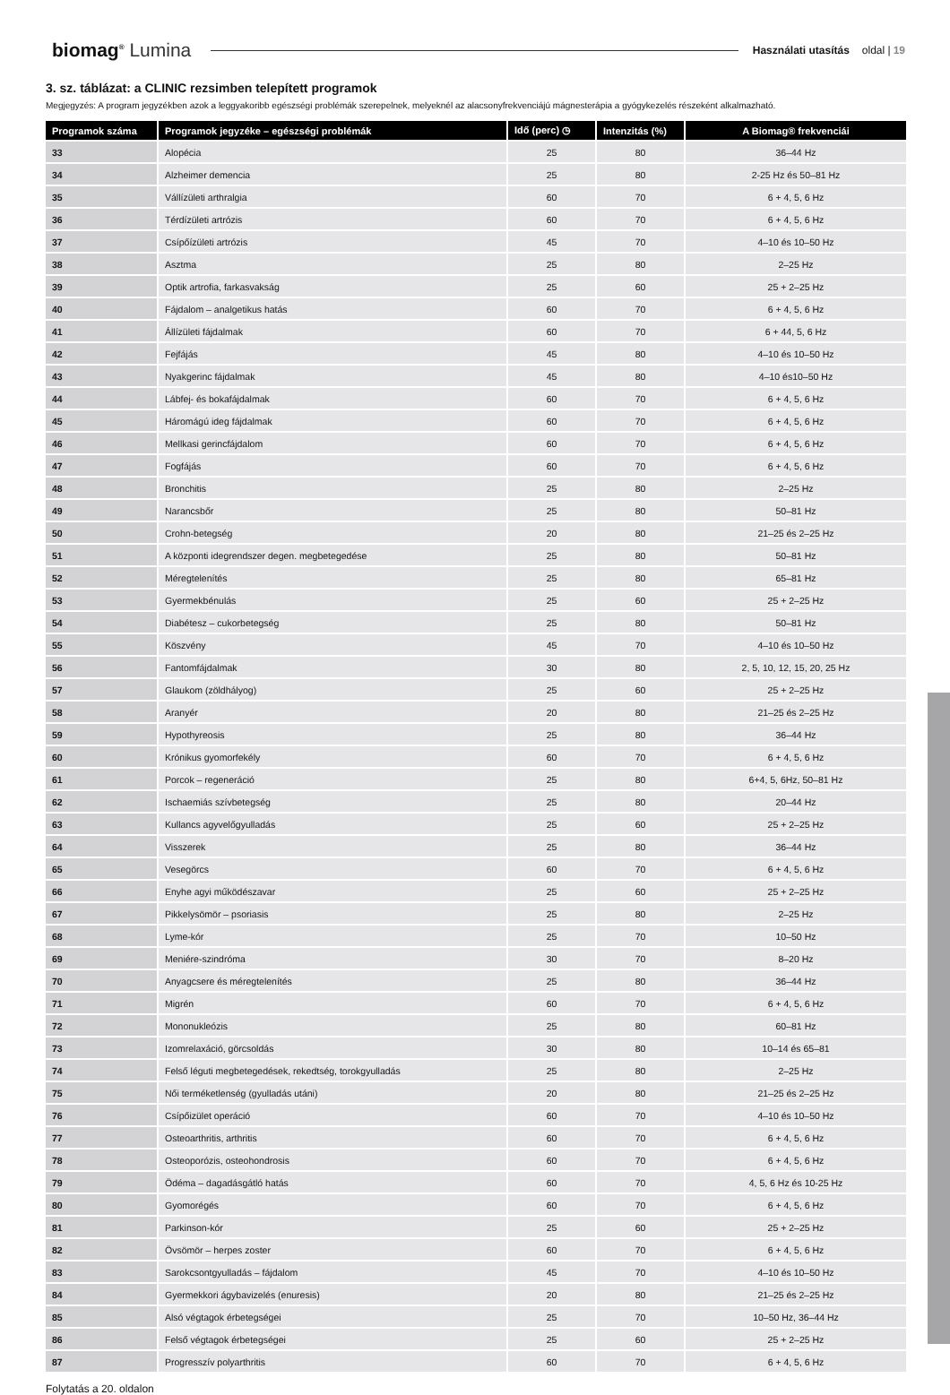biomag<sup>®</sup> Lumina
Használati utasítás oldal | 19
3. sz. táblázat: a CLINIC rezsimben telepített programok
Megjegyzés: A program jegyzékben azok a leggyakoribb egészségi problémák szerepelnek, melyeknél az alacsonyfrekvenciájú mágnesterápia a gyógykezelés részeként alkalmazható.
| Programok száma | Programok jegyzéke – egészségi problémák | Idő (perc) ◷ | Intenzitás (%) | A Biomag® frekvenciái |
| --- | --- | --- | --- | --- |
| 33 | Alopécia | 25 | 80 | 36–44 Hz |
| 34 | Alzheimer demencia | 25 | 80 | 2-25 Hz és 50–81 Hz |
| 35 | Vállízületi arthralgia | 60 | 70 | 6 + 4, 5, 6 Hz |
| 36 | Térdízületi artrózis | 60 | 70 | 6 + 4, 5, 6 Hz |
| 37 | Csípőízületi artrózis | 45 | 70 | 4–10 és 10–50 Hz |
| 38 | Asztma | 25 | 80 | 2–25 Hz |
| 39 | Optik artrofia, farkasvakság | 25 | 60 | 25 + 2–25 Hz |
| 40 | Fájdalom – analgetikus hatás | 60 | 70 | 6 + 4, 5, 6 Hz |
| 41 | Állízületi fájdalmak | 60 | 70 | 6 + 44, 5, 6 Hz |
| 42 | Fejfájás | 45 | 80 | 4–10 és 10–50 Hz |
| 43 | Nyakgerinc fájdalmak | 45 | 80 | 4–10 és10–50 Hz |
| 44 | Lábfej- és bokafájdalmak | 60 | 70 | 6 + 4, 5, 6 Hz |
| 45 | Háromágú ideg fájdalmak | 60 | 70 | 6 + 4, 5, 6 Hz |
| 46 | Mellkasi gerincfájdalom | 60 | 70 | 6 + 4, 5, 6 Hz |
| 47 | Fogfájás | 60 | 70 | 6 + 4, 5, 6 Hz |
| 48 | Bronchitis | 25 | 80 | 2–25 Hz |
| 49 | Narancsbőr | 25 | 80 | 50–81 Hz |
| 50 | Crohn-betegség | 20 | 80 | 21–25 és 2–25 Hz |
| 51 | A központi idegrendszer degen. megbetegedése | 25 | 80 | 50–81 Hz |
| 52 | Méregtelenítés | 25 | 80 | 65–81 Hz |
| 53 | Gyermekbénulás | 25 | 60 | 25 + 2–25 Hz |
| 54 | Diabétesz – cukorbetegség | 25 | 80 | 50–81 Hz |
| 55 | Köszvény | 45 | 70 | 4–10 és 10–50 Hz |
| 56 | Fantomfájdalmak | 30 | 80 | 2, 5, 10, 12, 15, 20, 25 Hz |
| 57 | Glaukom (zöldhályog) | 25 | 60 | 25 + 2–25 Hz |
| 58 | Aranyér | 20 | 80 | 21–25 és 2–25 Hz |
| 59 | Hypothyreosis | 25 | 80 | 36–44 Hz |
| 60 | Krónikus gyomorfekély | 60 | 70 | 6 + 4, 5, 6 Hz |
| 61 | Porcok – regeneráció | 25 | 80 | 6+4, 5, 6Hz, 50–81 Hz |
| 62 | Ischaemiás szívbetegség | 25 | 80 | 20–44 Hz |
| 63 | Kullancs agyvelőgyulladás | 25 | 60 | 25 + 2–25 Hz |
| 64 | Visszerek | 25 | 80 | 36–44 Hz |
| 65 | Vesegörcs | 60 | 70 | 6 + 4, 5, 6 Hz |
| 66 | Enyhe agyi működészavar | 25 | 60 | 25 + 2–25 Hz |
| 67 | Pikkelysömör – psoriasis | 25 | 80 | 2–25 Hz |
| 68 | Lyme-kór | 25 | 70 | 10–50 Hz |
| 69 | Meniére-szindróma | 30 | 70 | 8–20 Hz |
| 70 | Anyagcsere és méregtelenítés | 25 | 80 | 36–44 Hz |
| 71 | Migrén | 60 | 70 | 6 + 4, 5, 6 Hz |
| 72 | Mononukleózis | 25 | 80 | 60–81 Hz |
| 73 | Izomrelaxáció, görcsoldás | 30 | 80 | 10–14 és 65–81 |
| 74 | Felső léguti megbetegedések, rekedtség, torokgyulladás | 25 | 80 | 2–25 Hz |
| 75 | Női terméketlenség (gyulladás utáni) | 20 | 80 | 21–25 és 2–25 Hz |
| 76 | Csípőizület operáció | 60 | 70 | 4–10 és 10–50 Hz |
| 77 | Osteoarthritis, arthritis | 60 | 70 | 6 + 4, 5, 6 Hz |
| 78 | Osteoporózis, osteohondrosis | 60 | 70 | 6 + 4, 5, 6 Hz |
| 79 | Ödéma – dagadásgátló hatás | 60 | 70 | 4, 5, 6 Hz és 10-25 Hz |
| 80 | Gyomorégés | 60 | 70 | 6 + 4, 5, 6 Hz |
| 81 | Parkinson-kór | 25 | 60 | 25 + 2–25 Hz |
| 82 | Övsömör – herpes zoster | 60 | 70 | 6 + 4, 5, 6 Hz |
| 83 | Sarokcsontgyulladás – fájdalom | 45 | 70 | 4–10 és 10–50 Hz |
| 84 | Gyermekkori ágybavizelés (enuresis) | 20 | 80 | 21–25 és 2–25 Hz |
| 85 | Alsó végtagok érbetegségei | 25 | 70 | 10–50 Hz, 36–44 Hz |
| 86 | Felső végtagok érbetegségei | 25 | 60 | 25 + 2–25 Hz |
| 87 | Progresszív polyarthritis | 60 | 70 | 6 + 4, 5, 6 Hz |
Folytatás a 20. oldalon